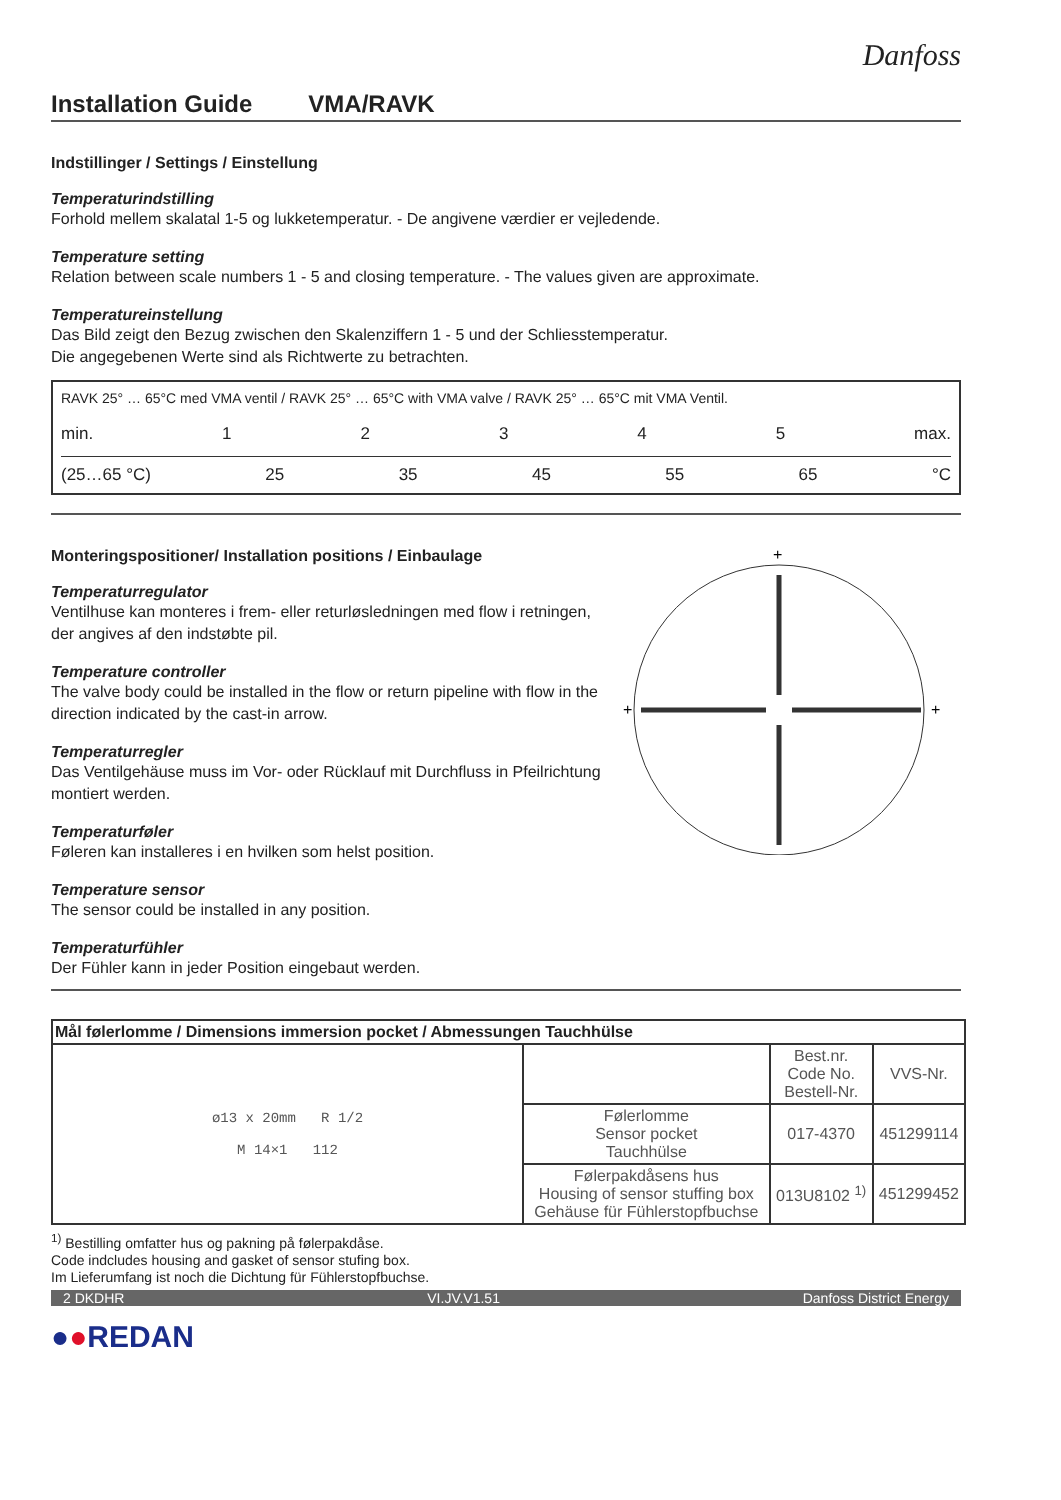Danfoss
Installation Guide VMA/RAVK
Indstillinger / Settings / Einstellung
Temperaturindstilling
Forhold mellem skalatal 1-5 og lukketemperatur. - De angivene værdier er vejledende.
Temperature setting
Relation between scale numbers 1 - 5 and closing temperature. - The values given are approximate.
Temperatureinstellung
Das Bild zeigt den Bezug zwischen den Skalenziffern 1 - 5 und der Schliesstemperatur.
Die angegebenen Werte sind als Richtwerte zu betrachten.
RAVK 25° … 65°C med VMA ventil / RAVK 25° … 65°C with VMA valve / RAVK 25° … 65°C mit VMA Ventil.
min. 12345 max.
(25…65 °C) 25 35 45 55 65 °C
Monteringspositioner/ Installation positions / Einbaulage
Temperaturregulator
Ventilhuse kan monteres i frem- eller returløsledningen med flow i retningen, der angives af den indstøbte pil.
Temperature controller
The valve body could be installed in the flow or return pipeline with flow in the direction indicated by the cast-in arrow.
Temperaturregler
Das Ventilgehäuse muss im Vor- oder Rücklauf mit Durchfluss in Pfeilrichtung montiert werden.
Temperaturføler
Føleren kan installeres i en hvilken som helst position.
Temperature sensor
The sensor could be installed in any position.
Temperaturfühler
Der Fühler kann in jeder Position eingebaut werden.
+
+
+
+
| Mål følerlomme / Dimensions immersion pocket / Abmessungen Tauchhülse | | | |
| --- | --- | --- | --- |
| ø13 x 20mm R 1/2 M 14×1 112 | | Best.nr. Code No. Bestell-Nr. | VVS-Nr. |
| | Følerlomme Sensor pocket Tauchhülse | 017-4370 | 451299114 |
| | Følerpakdåsens hus Housing of sensor stuffing box Gehäuse für Fühlerstopfbuchse | 013U8102 <sup>1)</sup> | 451299452 |
<sup>1)</sup> Bestilling omfatter hus og pakning på følerpakdåse.
Code indcludes housing and gasket of sensor stufing box.
Im Lieferumfang ist noch die Dichtung für Fühlerstopfbuchse.
2 DKDHR VI.JV.V1.51 Danfoss District Energy
●●REDAN